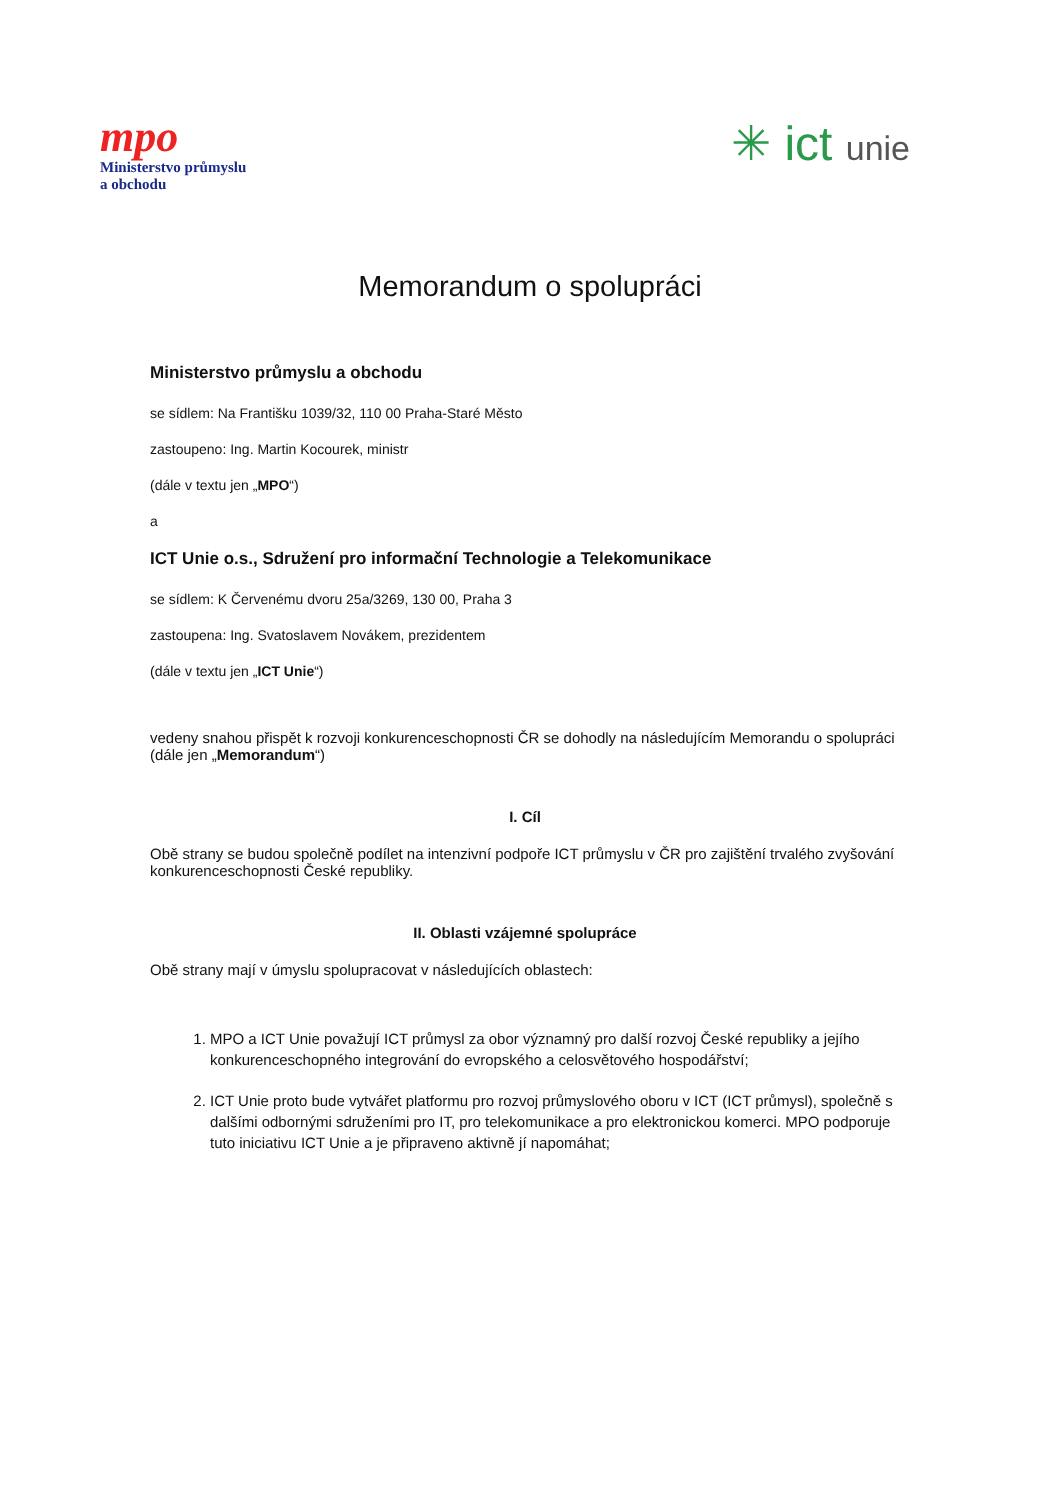mpo
Ministerstvo průmyslu
a obchodu
✳ ict unie
Memorandum o spolupráci
Ministerstvo průmyslu a obchodu
se sídlem: Na Františku 1039/32, 110 00 Praha-Staré Město
zastoupeno: Ing. Martin Kocourek, ministr
(dále v textu jen „MPO“)
a
ICT Unie o.s., Sdružení pro informační Technologie a Telekomunikace
se sídlem: K Červenému dvoru 25a/3269, 130 00, Praha 3
zastoupena: Ing. Svatoslavem Novákem, prezidentem
(dále v textu jen „ICT Unie“)
vedeny snahou přispět k rozvoji konkurenceschopnosti ČR se dohodly na následujícím Memorandu o spolupráci (dále jen „Memorandum“)
I. Cíl
Obě strany se budou společně podílet na intenzivní podpoře ICT průmyslu v ČR pro zajištění trvalého zvyšování konkurenceschopnosti České republiky.
II. Oblasti vzájemné spolupráce
Obě strany mají v úmyslu spolupracovat v následujících oblastech:
1. MPO a ICT Unie považují ICT průmysl za obor významný pro další rozvoj České republiky a jejího konkurenceschopného integrování do evropského a celosvětového hospodářství;
2. ICT Unie proto bude vytvářet platformu pro rozvoj průmyslového oboru v ICT (ICT průmysl), společně s dalšími odbornými sdruženími pro IT, pro telekomunikace a pro elektronickou komerci. MPO podporuje tuto iniciativu ICT Unie a je připraveno aktivně jí napomáhat;